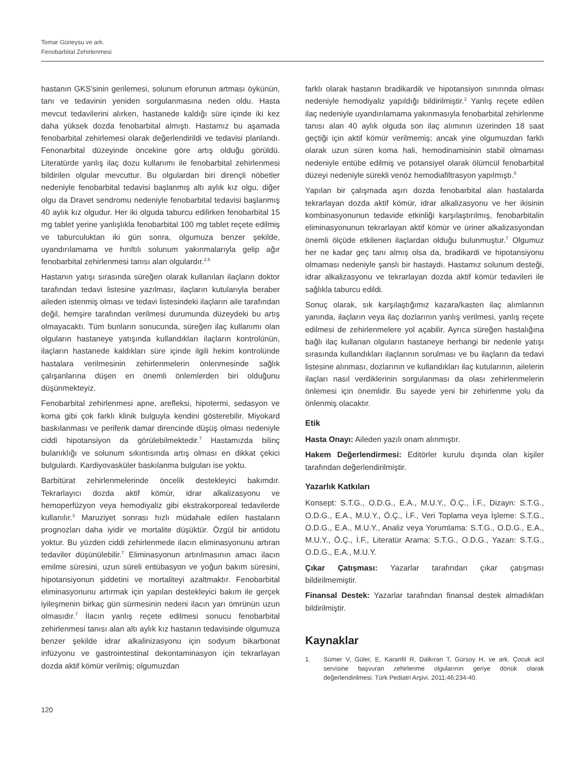Tomar Güneysu ve ark.
Fenobarbital Zehirlenmesi
hastanın GKS’sinin gerilemesi, solunum eforunun artması öykünün, tanı ve tedavinin yeniden sorgulanmasına neden oldu. Hasta mevcut tedavilerini alırken, hastanede kaldığı süre içinde iki kez daha yüksek dozda fenobarbital almıştı. Hastamız bu aşamada fenobarbital zehirlemesi olarak değerlendirildi ve tedavisi planlandı. Fenonarbital düzeyinde öncekine göre artış olduğu görüldü. Literatürde yanlış ilaç dozu kullanımı ile fenobarbital zehirlenmesi bildirilen olgular mevcuttur. Bu olgulardan biri dirençli nöbetler nedeniyle fenobarbital tedavisi başlanmış altı aylık kız olgu, diğer olgu da Dravet sendromu nedeniyle fenobarbital tedavisi başlanmış 40 aylık kız olgudur. Her iki olguda taburcu edilirken fenobarbital 15 mg tablet yerine yanlışlıkla fenobarbital 100 mg tablet reçete edilmiş ve taburculuktan iki gün sonra, olgumuza benzer şekilde, uyandırılamama ve hırıltılı solunum yakınmalarıyla gelip ağır fenobarbital zehirlenmesi tanısı alan olgulardır.<sup>2,5</sup>
Hastanın yatışı sırasında süreğen olarak kullanılan ilaçların doktor tarafından tedavi listesine yazılması, ilaçların kutularıyla beraber aileden istenmiş olması ve tedavi listesindeki ilaçların aile tarafından değil, hemşire tarafından verilmesi durumunda düzeydeki bu artış olmayacaktı. Tüm bunların sonucunda, süreğen ilaç kullanımı olan olguların hastaneye yatışında kullandıkları ilaçların kontrolünün, ilaçların hastanede kaldıkları süre içinde ilgili hekim kontrolünde hastalara verilmesinin zehirlenmelerin önlenmesinde sağlık çalışanlarına düşen en önemli önlemlerden biri olduğunu düşünmekteyiz.
Fenobarbital zehirlenmesi apne, arefleksi, hipotermi, sedasyon ve koma gibi çok farklı klinik bulguyla kendini gösterebilir. Miyokard baskılanması ve periferik damar direncinde düşüş olması nedeniyle ciddi hipotansiyon da görülebilmektedir.<sup>7</sup> Hastamızda bilinç bulanıklığı ve solunum sıkıntısında artış olması en dikkat çekici bulgulardı. Kardiyovasküler baskılanma bulguları ise yoktu.
Barbitürat zehirlenmelerinde öncelik destekleyici bakımdır. Tekrarlayıcı dozda aktif kömür, idrar alkalizasyonu ve hemoperfüzyon veya hemodiyaliz gibi ekstrakorporeal tedavilerde kullanılır.<sup>3</sup> Maruziyet sonrası hızlı müdahale edilen hastaların prognozları daha iyidir ve mortalite düşüktür. Özgül bir antidotu yoktur. Bu yüzden ciddi zehirlenmede ilacın eliminasyonunu artıran tedaviler düşünülebilir.<sup>7</sup> Eliminasyonun artırılmasının amacı ilacın emilme süresini, uzun süreli entübasyon ve yoğun bakım süresini, hipotansiyonun şiddetini ve mortaliteyi azaltmaktır. Fenobarbital eliminasyonunu artırmak için yapılan destekleyici bakım ile gerçek iyileşmenin birkaç gün sürmesinin nedeni ilacın yarı ömrünün uzun olmasıdır.<sup>7</sup> İlacın yanlış reçete edilmesi sonucu fenobarbital zehirlenmesi tanısı alan altı aylık kız hastanın tedavisinde olgumuza benzer şekilde idrar alkalinizasyonu için sodyum bikarbonat infüzyonu ve gastrointestinal dekontaminasyon için tekrarlayan dozda aktif kömür verilmiş; olgumuzdan
farklı olarak hastanın bradikardik ve hipotansiyon sınırında olması nedeniyle hemodiyaliz yapıldığı bildirilmiştir.<sup>2</sup> Yanlış reçete edilen ilaç nedeniyle uyandırılamama yakınmasıyla fenobarbital zehirlenme tanısı alan 40 aylık olguda son ilaç alımının üzerinden 18 saat geçtiği için aktif kömür verilmemiş; ancak yine olgumuzdan farklı olarak uzun süren koma hali, hemodinamisinin stabil olmaması nedeniyle entübe edilmiş ve potansiyel olarak ölümcül fenobarbital düzeyi nedeniyle sürekli venöz hemodiafiltrasyon yapılmıştı.<sup>5</sup>
Yapılan bir çalışmada aşırı dozda fenobarbital alan hastalarda tekrarlayan dozda aktif kömür, idrar alkalizasyonu ve her ikisinin kombinasyonunun tedavide etkinliği karşılaştırılmış, fenobarbitalin eliminasyonunun tekrarlayan aktif kömür ve üriner alkalizasyondan önemli ölçüde etkilenen ilaçlardan olduğu bulunmuştur.<sup>7</sup> Olgumuz her ne kadar geç tanı almış olsa da, bradikardi ve hipotansiyonu olmaması nedeniyle şanslı bir hastaydı. Hastamız solunum desteği, idrar alkalizasyonu ve tekrarlayan dozda aktif kömür tedavileri ile sağlıkla taburcu edildi.
Sonuç olarak, sık karşılaştığımız kazara/kasten ilaç alımlarının yanında, ilaçların veya ilaç dozlarının yanlış verilmesi, yanlış reçete edilmesi de zehirlenmelere yol açabilir. Ayrıca süreğen hastalığına bağlı ilaç kullanan olguların hastaneye herhangi bir nedenle yatışı sırasında kullandıkları ilaçlarının sorulması ve bu ilaçların da tedavi listesine alınması, dozlarının ve kullandıkları ilaç kutularının, ailelerin ilaçları nasıl verdiklerinin sorgulanması da olası zehirlenmelerin önlemesi için önemlidir. Bu sayede yeni bir zehirlenme yolu da önlenmiş olacaktır.
Etik
Hasta Onayı: Aileden yazılı onam alınmıştır.
Hakem Değerlendirmesi: Editörler kurulu dışında olan kişiler tarafından değerlendirilmiştir.
Yazarlık Katkıları
Konsept: S.T.G., O.D.G., E.A., M.U.Y., Ö.Ç., İ.F., Dizayn: S.T.G., O.D.G., E.A., M.U.Y., Ö.Ç., İ.F., Veri Toplama veya İşleme: S.T.G., O.D.G., E.A., M.U.Y., Analiz veya Yorumlama: S.T.G., O.D.G., E.A., M.U.Y., Ö.Ç., İ.F., Literatür Arama: S.T.G., O.D.G., Yazan: S.T.G., O.D.G., E.A., M.U.Y.
Çıkar Çatışması: Yazarlar tarafından çıkar çatışması bildirilmemiştir.
Finansal Destek: Yazarlar tarafından finansal destek almadıkları bildirilmiştir.
Kaynaklar
1. Sümer V, Güler, E, Karanfil R, Dalkıran T, Gürsoy H, ve ark. Çocuk acil servisine başvuran zehirlenme olgularının geriye dönük olarak değerlendirilmesi. Türk Pediatri Arşivi. 2011;46:234-40.
120